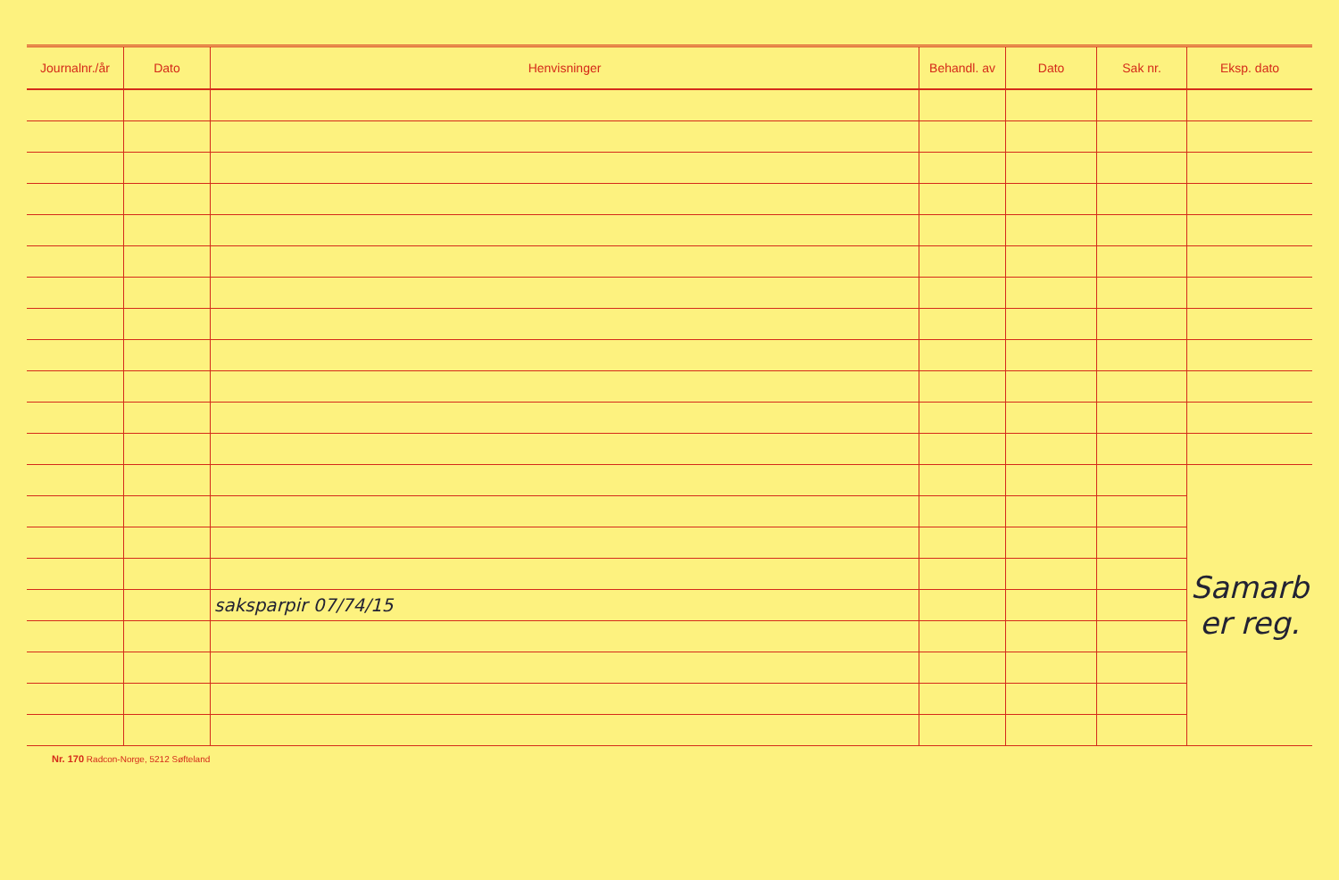| Journalnr./år | Dato | Henvisninger | Behandl. av | Dato | Sak nr. | Eksp. dato |
| --- | --- | --- | --- | --- | --- | --- |
| | | | | | | Samarb er reg. |
| | | saksparpir 07/74/15 | | | | |
Nr. 170 Radcon-Norge, 5212 Søfteland